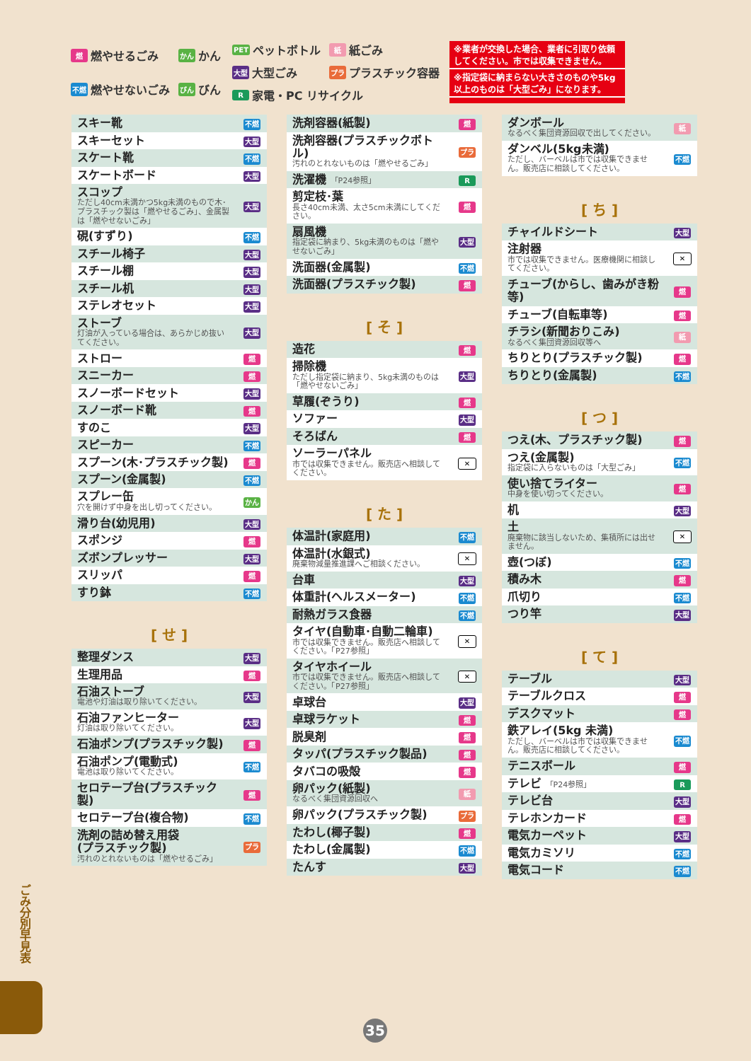燃燃やせるごみ
かん かん
不燃 燃やせないごみ
びん びん
PET ペットボトル
紙紙ごみ
大型 大型ごみ
プラ プラスチック容器
R家電・PC リサイクル
※業者が交換した場合、業者に引取り依頼してください。市では収集できません。
※指定袋に納まらない大きさのものや5kg以上のものは「大型ごみ」になります。
| スキー靴 | 不燃 |
| スキーセット | 大型 |
| スケート靴 | 不燃 |
| スケートボード | 大型 |
| スコップ ただし40cm未満かつ5kg未満のもので木･プラスチック製は「燃やせるごみ」、金属製は「燃やせないごみ」 | 大型 |
| 硯(すずり) | 不燃 |
| スチール椅子 | 大型 |
| スチール棚 | 大型 |
| スチール机 | 大型 |
| ステレオセット | 大型 |
| ストーブ 灯油が入っている場合は、あらかじめ抜いてください。 | 大型 |
| ストロー | 燃 |
| スニーカー | 燃 |
| スノーボードセット | 大型 |
| スノーボード靴 | 燃 |
| すのこ | 大型 |
| スピーカー | 不燃 |
| スプーン(木･プラスチック製) | 燃 |
| スプーン(金属製) | 不燃 |
| スプレー缶 穴を開けず中身を出し切ってください。 | かん |
| 滑り台(幼児用) | 大型 |
| スポンジ | 燃 |
| ズボンプレッサー | 大型 |
| スリッパ | 燃 |
| すり鉢 | 不燃 |
[ せ ]
| 整理ダンス | 大型 |
| 生理用品 | 燃 |
| 石油ストーブ 電池や灯油は取り除いてください。 | 大型 |
| 石油ファンヒーター 灯油は取り除いてください。 | 大型 |
| 石油ポンプ(プラスチック製) | 燃 |
| 石油ポンプ(電動式) 電池は取り除いてください。 | 不燃 |
| セロテープ台(プラスチック製) | 燃 |
| セロテープ台(複合物) | 不燃 |
| 洗剤の詰め替え用袋 (プラスチック製) 汚れのとれないものは「燃やせるごみ」 | プラ |
| 洗剤容器(紙製) | 燃 |
| 洗剤容器(プラスチックボトル) 汚れのとれないものは「燃やせるごみ」 | プラ |
| 洗濯機 「P24参照」 | R |
| 剪定枝･葉 長さ40cm未満、太さ5cm未満にしてください。 | 燃 |
| 扇風機 指定袋に納まり、5kg未満のものは「燃やせないごみ」 | 大型 |
| 洗面器(金属製) | 不燃 |
| 洗面器(プラスチック製) | 燃 |
[ そ ]
| 造花 | 燃 |
| 掃除機 ただし指定袋に納まり、5kg未満のものは「燃やせないごみ」 | 大型 |
| 草履(ぞうり) | 燃 |
| ソファー | 大型 |
| そろばん | 燃 |
| ソーラーパネル 市では収集できません。販売店へ相談してください。 | ✕ |
[ た ]
| 体温計(家庭用) | 不燃 |
| 体温計(水銀式) 廃棄物減量推進課へご相談ください。 | ✕ |
| 台車 | 大型 |
| 体重計(ヘルスメーター) | 不燃 |
| 耐熱ガラス食器 | 不燃 |
| タイヤ(自動車･自動二輪車) 市では収集できません。販売店へ相談してください。「P27参照」 | ✕ |
| タイヤホイール 市では収集できません。販売店へ相談してください。「P27参照」 | ✕ |
| 卓球台 | 大型 |
| 卓球ラケット | 燃 |
| 脱臭剤 | 燃 |
| タッパ(プラスチック製品) | 燃 |
| タバコの吸殻 | 燃 |
| 卵パック(紙製) なるべく集団資源回収へ | 紙 |
| 卵パック(プラスチック製) | プラ |
| たわし(椰子製) | 燃 |
| たわし(金属製) | 不燃 |
| たんす | 大型 |
| ダンボール なるべく集団資源回収で出してください。 | 紙 |
| ダンベル(5kg未満) ただし、バーベルは市では収集できません。販売店に相談してください。 | 不燃 |
[ ち ]
| チャイルドシート | 大型 |
| 注射器 市では収集できません。医療機関に相談してください。 | ✕ |
| チューブ(からし、歯みがき粉等) | 燃 |
| チューブ(自転車等) | 燃 |
| チラシ(新聞おりこみ) なるべく集団資源回収等へ | 紙 |
| ちりとり(プラスチック製) | 燃 |
| ちりとり(金属製) | 不燃 |
[ つ ]
| つえ(木、プラスチック製) | 燃 |
| つえ(金属製) 指定袋に入らないものは「大型ごみ」 | 不燃 |
| 使い捨てライター 中身を使い切ってください。 | 燃 |
| 机 | 大型 |
| 土 廃棄物に該当しないため、集積所には出せません。 | ✕ |
| 壺(つぼ) | 不燃 |
| 積み木 | 燃 |
| 爪切り | 不燃 |
| つり竿 | 大型 |
[ て ]
| テーブル | 大型 |
| テーブルクロス | 燃 |
| デスクマット | 燃 |
| 鉄アレイ(5kg 未満) ただし、バーベルは市では収集できません。販売店に相談してください。 | 不燃 |
| テニスボール | 燃 |
| テレビ 「P24参照」 | R |
| テレビ台 | 大型 |
| テレホンカード | 燃 |
| 電気カーペット | 大型 |
| 電気カミソリ | 不燃 |
| 電気コード | 不燃 |
ごみ分別早見表
35